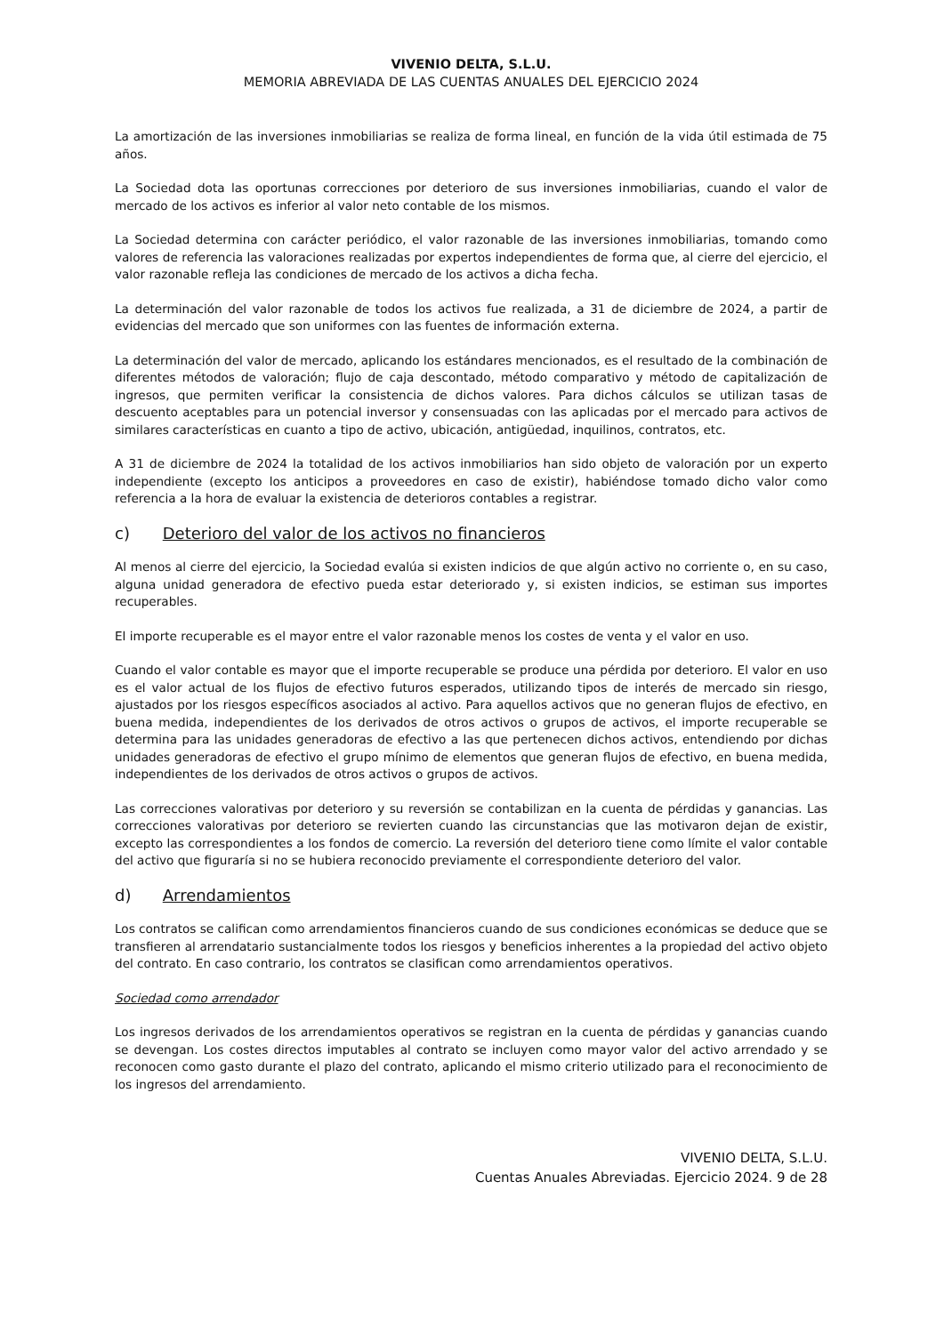VIVENIO DELTA, S.L.U.
MEMORIA ABREVIADA DE LAS CUENTAS ANUALES DEL EJERCICIO 2024
La amortización de las inversiones inmobiliarias se realiza de forma lineal, en función de la vida útil estimada de 75 años.
La Sociedad dota las oportunas correcciones por deterioro de sus inversiones inmobiliarias, cuando el valor de mercado de los activos es inferior al valor neto contable de los mismos.
La Sociedad determina con carácter periódico, el valor razonable de las inversiones inmobiliarias, tomando como valores de referencia las valoraciones realizadas por expertos independientes de forma que, al cierre del ejercicio, el valor razonable refleja las condiciones de mercado de los activos a dicha fecha.
La determinación del valor razonable de todos los activos fue realizada, a 31 de diciembre de 2024, a partir de evidencias del mercado que son uniformes con las fuentes de información externa.
La determinación del valor de mercado, aplicando los estándares mencionados, es el resultado de la combinación de diferentes métodos de valoración; flujo de caja descontado, método comparativo y método de capitalización de ingresos, que permiten verificar la consistencia de dichos valores. Para dichos cálculos se utilizan tasas de descuento aceptables para un potencial inversor y consensuadas con las aplicadas por el mercado para activos de similares características en cuanto a tipo de activo, ubicación, antigüedad, inquilinos, contratos, etc.
A 31 de diciembre de 2024 la totalidad de los activos inmobiliarios han sido objeto de valoración por un experto independiente (excepto los anticipos a proveedores en caso de existir), habiéndose tomado dicho valor como referencia a la hora de evaluar la existencia de deterioros contables a registrar.
c) Deterioro del valor de los activos no financieros
Al menos al cierre del ejercicio, la Sociedad evalúa si existen indicios de que algún activo no corriente o, en su caso, alguna unidad generadora de efectivo pueda estar deteriorado y, si existen indicios, se estiman sus importes recuperables.
El importe recuperable es el mayor entre el valor razonable menos los costes de venta y el valor en uso.
Cuando el valor contable es mayor que el importe recuperable se produce una pérdida por deterioro. El valor en uso es el valor actual de los flujos de efectivo futuros esperados, utilizando tipos de interés de mercado sin riesgo, ajustados por los riesgos específicos asociados al activo. Para aquellos activos que no generan flujos de efectivo, en buena medida, independientes de los derivados de otros activos o grupos de activos, el importe recuperable se determina para las unidades generadoras de efectivo a las que pertenecen dichos activos, entendiendo por dichas unidades generadoras de efectivo el grupo mínimo de elementos que generan flujos de efectivo, en buena medida, independientes de los derivados de otros activos o grupos de activos.
Las correcciones valorativas por deterioro y su reversión se contabilizan en la cuenta de pérdidas y ganancias. Las correcciones valorativas por deterioro se revierten cuando las circunstancias que las motivaron dejan de existir, excepto las correspondientes a los fondos de comercio. La reversión del deterioro tiene como límite el valor contable del activo que figuraría si no se hubiera reconocido previamente el correspondiente deterioro del valor.
d) Arrendamientos
Los contratos se califican como arrendamientos financieros cuando de sus condiciones económicas se deduce que se transfieren al arrendatario sustancialmente todos los riesgos y beneficios inherentes a la propiedad del activo objeto del contrato. En caso contrario, los contratos se clasifican como arrendamientos operativos.
Sociedad como arrendador
Los ingresos derivados de los arrendamientos operativos se registran en la cuenta de pérdidas y ganancias cuando se devengan. Los costes directos imputables al contrato se incluyen como mayor valor del activo arrendado y se reconocen como gasto durante el plazo del contrato, aplicando el mismo criterio utilizado para el reconocimiento de los ingresos del arrendamiento.
VIVENIO DELTA, S.L.U.
Cuentas Anuales Abreviadas. Ejercicio 2024. 9 de 28